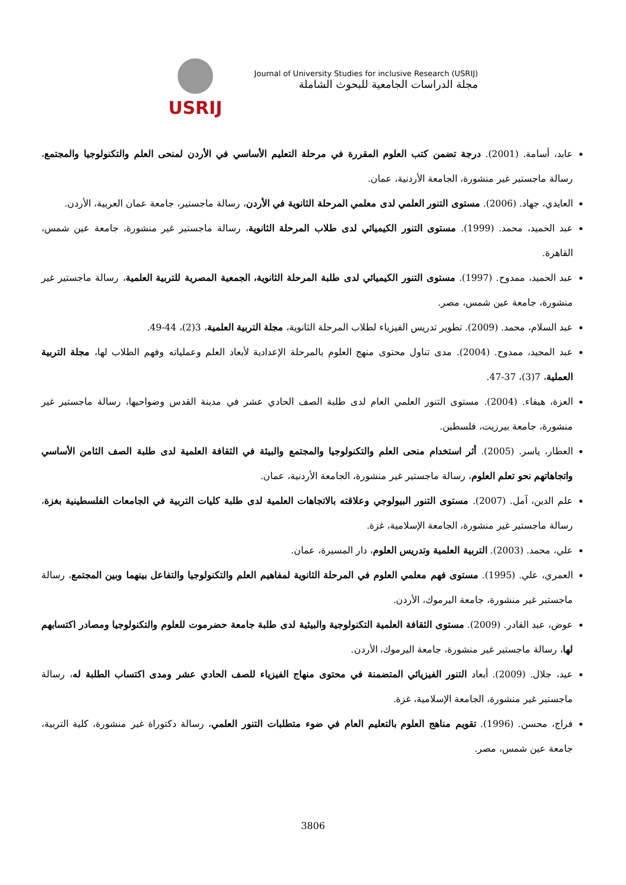USRIJ
Journal of University Studies for inclusive Research (USRIJ)
مجلة الدراسات الجامعية للبحوث الشاملة
عابد، أسامة. (2001). درجة تضمن كتب العلوم المقررة في مرحلة التعليم الأساسي في الأردن لمنحى العلم والتكنولوجيا والمجتمع، رسالة ماجستير غير منشورة، الجامعة الأردنية، عمان.
العايدي، جهاد. (2006). مستوى التنور العلمي لدى معلمي المرحلة الثانوية في الأردن، رسالة ماجستير، جامعة عمان العربية، الأردن.
عبد الحميد، محمد. (1999). مستوى التنور الكيميائي لدى طلاب المرحلة الثانوية، رسالة ماجستير غير منشورة، جامعة عين شمس، القاهرة.
عبد الحميد، ممدوح. (1997). مستوى التنور الكيميائي لدى طلبة المرحلة الثانوية، الجمعية المصرية للتربية العلمية، رسالة ماجستير غير منشورة، جامعة عين شمس، مصر.
عبد السلام، محمد. (2009). تطوير تدريس الفيزياء لطلاب المرحلة الثانوية، مجلة التربية العلمية، 3(2)، 44-49.
عبد المجيد، ممدوح. (2004). مدى تناول محتوى منهج العلوم بالمرحلة الإعدادية لأبعاد العلم وعملياته وفهم الطلاب لها، مجلة التربية العملية، 7(3)، 37-47.
العزة، هيفاء. (2004). مستوى التنور العلمي العام لدى طلبة الصف الحادي عشر في مدينة القدس وضواحيها، رسالة ماجستير غير منشورة، جامعة بيرزيت، فلسطين.
العطار، ياسر. (2005). أثر استخدام منحى العلم والتكنولوجيا والمجتمع والبيئة في الثقافة العلمية لدى طلبة الصف الثامن الأساسي واتجاهاتهم نحو تعلم العلوم، رسالة ماجستير غير منشورة، الجامعة الأردنية، عمان.
علم الدين، آمل. (2007). مستوى التنور البيولوجي وعلاقته بالاتجاهات العلمية لدى طلبة كليات التربية في الجامعات الفلسطينية بغزة، رسالة ماجستير غير منشورة، الجامعة الإسلامية، غزة.
علي، محمد. (2003). التربية العلمية وتدريس العلوم، دار المسيرة، عمان.
العمري، علي. (1995). مستوى فهم معلمي العلوم في المرحلة الثانوية لمفاهيم العلم والتكنولوجيا والتفاعل بينهما وبين المجتمع، رسالة ماجستير غير منشورة، جامعة اليرموك، الأردن.
عوض، عبد القادر. (2009). مستوى الثقافة العلمية التكنولوجية والبيئية لدى طلبة جامعة حضرموت للعلوم والتكنولوجيا ومصادر اكتسابهم لها، رسالة ماجستير غير منشورة، جامعة اليرموك، الأردن.
عيد، جلال. (2009). أبعاد التنور الفيزيائي المتضمنة في محتوى منهاج الفيزياء للصف الحادي عشر ومدى اكتساب الطلبة له، رسالة ماجستير غير منشورة، الجامعة الإسلامية، غزة.
فراج، محسن. (1996). تقويم مناهج العلوم بالتعليم العام في ضوء متطلبات التنور العلمي، رسالة دكتوراة غير منشورة، كلية التربية، جامعة عين شمس، مصر.
3806